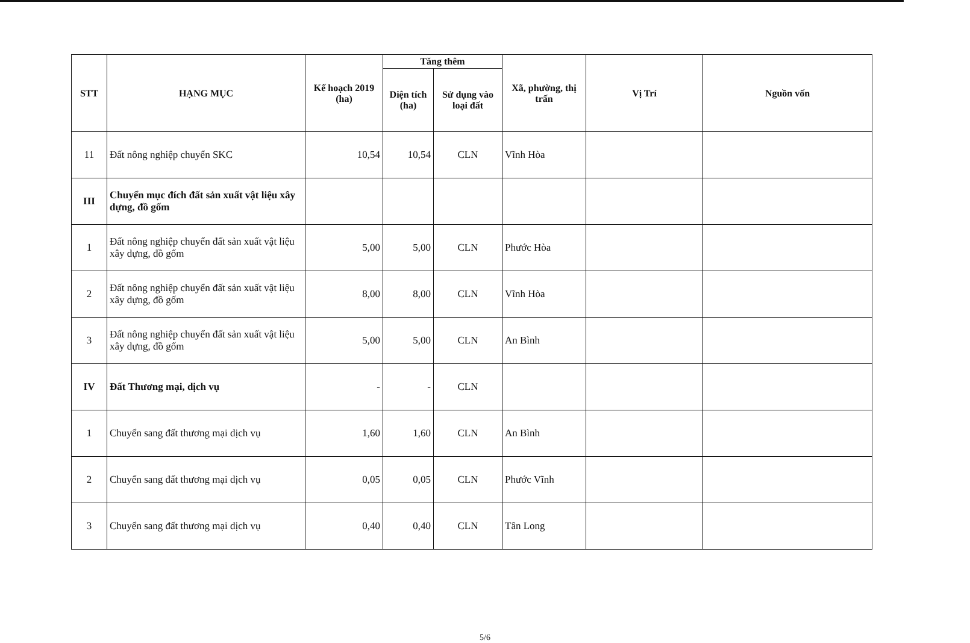| STT | HẠNG MỤC | Kế hoạch 2019 (ha) | Tăng thêm | | Xã, phường, thị trấn | Vị Trí | Nguồn vốn |
| --- | --- | --- | --- | --- | --- | --- | --- |
| | | | Diện tích (ha) | Sử dụng vào loại đất | | | |
| 11 | Đất nông nghiệp chuyển SKC | 10,54 | 10,54 | CLN | Vĩnh Hòa | | |
| III | Chuyển mục đích đất sản xuất vật liệu xây dựng, đồ gốm | | | | | | |
| 1 | Đất nông nghiệp chuyển đất sản xuất vật liệu xây dựng, đồ gốm | 5,00 | 5,00 | CLN | Phước Hòa | | |
| 2 | Đất nông nghiệp chuyển đất sản xuất vật liệu xây dựng, đồ gốm | 8,00 | 8,00 | CLN | Vĩnh Hòa | | |
| 3 | Đất nông nghiệp chuyển đất sản xuất vật liệu xây dựng, đồ gốm | 5,00 | 5,00 | CLN | An Bình | | |
| IV | Đất Thương mại, dịch vụ | - | - | CLN | | | |
| 1 | Chuyển sang đất thương mại dịch vụ | 1,60 | 1,60 | CLN | An Bình | | |
| 2 | Chuyển sang đất thương mại dịch vụ | 0,05 | 0,05 | CLN | Phước Vĩnh | | |
| 3 | Chuyển sang đất thương mại dịch vụ | 0,40 | 0,40 | CLN | Tân Long | | |
5/6